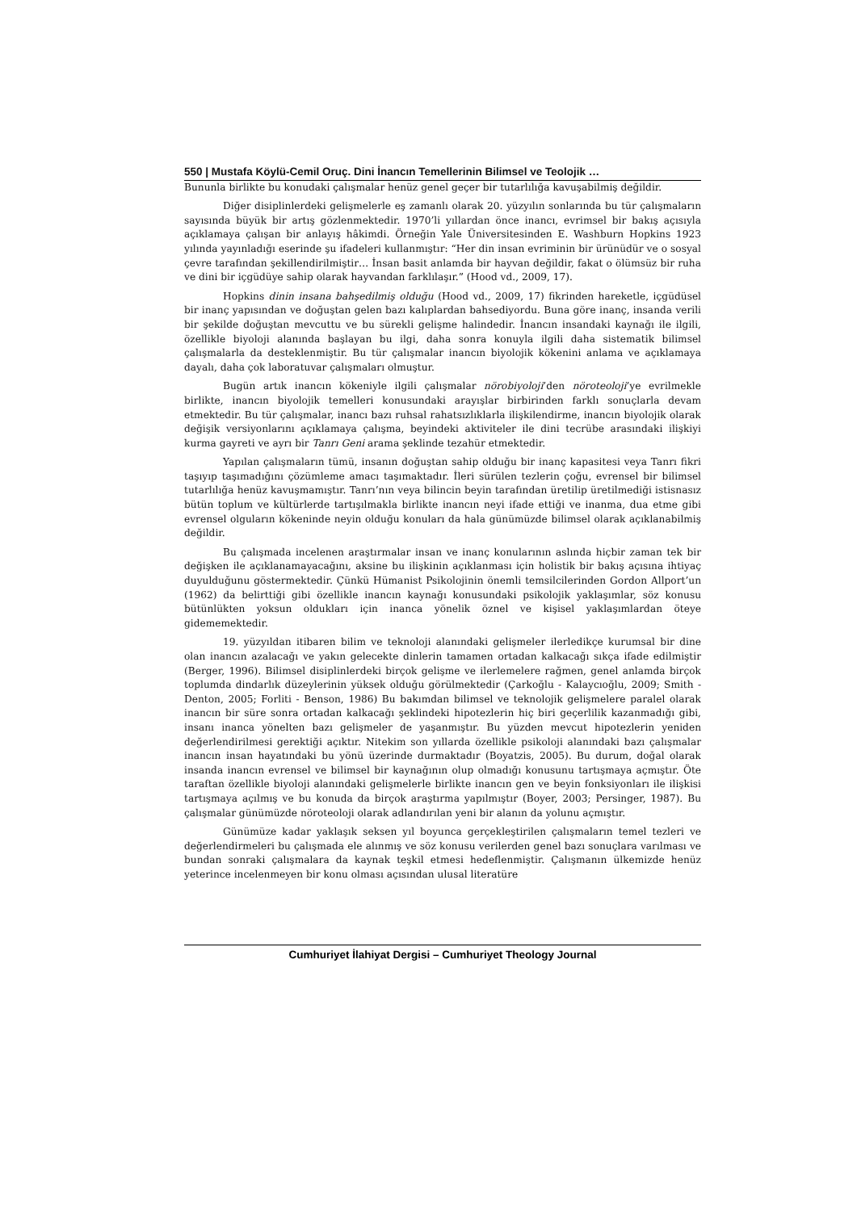550 | Mustafa Köylü-Cemil Oruç. Dini İnancın Temellerinin Bilimsel ve Teolojik …
Bununla birlikte bu konudaki çalışmalar henüz genel geçer bir tutarlılığa kavuşabilmiş değildir.
Diğer disiplinlerdeki gelişmelerle eş zamanlı olarak 20. yüzyılın sonlarında bu tür çalışmaların sayısında büyük bir artış gözlenmektedir. 1970’li yıllardan önce inancı, evrimsel bir bakış açısıyla açıklamaya çalışan bir anlayış hâkimdi. Örneğin Yale Üniversitesinden E. Washburn Hopkins 1923 yılında yayınladığı eserinde şu ifadeleri kullanmıştır: “Her din insan evriminin bir ürünüdür ve o sosyal çevre tarafından şekillendirilmiştir… İnsan basit anlamda bir hayvan değildir, fakat o ölümsüz bir ruha ve dini bir içgüdüye sahip olarak hayvandan farklılaşır.” (Hood vd., 2009, 17).
Hopkins dinin insana bahşedilmiş olduğu (Hood vd., 2009, 17) fikrinden hareketle, içgüdüsel bir inanç yapısından ve doğuştan gelen bazı kalıplardan bahsediyordu. Buna göre inanç, insanda verili bir şekilde doğuştan mevcuttu ve bu sürekli gelişme halindedir. İnancın insandaki kaynağı ile ilgili, özellikle biyoloji alanında başlayan bu ilgi, daha sonra konuyla ilgili daha sistematik bilimsel çalışmalarla da desteklenmiştir. Bu tür çalışmalar inancın biyolojik kökenini anlama ve açıklamaya dayalı, daha çok laboratuvar çalışmaları olmuştur.
Bugün artık inancın kökeniyle ilgili çalışmalar nörobiyoloji’den nöroteoloji’ye evrilmekle birlikte, inancın biyolojik temelleri konusundaki arayışlar birbirinden farklı sonuçlarla devam etmektedir. Bu tür çalışmalar, inancı bazı ruhsal rahatsızlıklarla ilişkilendirme, inancın biyolojik olarak değişik versiyonlarını açıklamaya çalışma, beyindeki aktiviteler ile dini tecrübe arasındaki ilişkiyi kurma gayreti ve ayrı bir Tanrı Geni arama şeklinde tezahür etmektedir.
Yapılan çalışmaların tümü, insanın doğuştan sahip olduğu bir inanç kapasitesi veya Tanrı fikri taşıyıp taşımadığını çözümleme amacı taşımaktadır. İleri sürülen tezlerin çoğu, evrensel bir bilimsel tutarlılığa henüz kavuşmamıştır. Tanrı’nın veya bilincin beyin tarafından üretilip üretilmediği istisnasız bütün toplum ve kültürlerde tartışılmakla birlikte inancın neyi ifade ettiği ve inanma, dua etme gibi evrensel olguların kökeninde neyin olduğu konuları da hala günümüzde bilimsel olarak açıklanabilmiş değildir.
Bu çalışmada incelenen araştırmalar insan ve inanç konularının aslında hiçbir zaman tek bir değişken ile açıklanamayacağını, aksine bu ilişkinin açıklanması için holistik bir bakış açısına ihtiyaç duyulduğunu göstermektedir. Çünkü Hümanist Psikolojinin önemli temsilcilerinden Gordon Allport’un (1962) da belirttiği gibi özellikle inancın kaynağı konusundaki psikolojik yaklaşımlar, söz konusu bütünlükten yoksun oldukları için inanca yönelik öznel ve kişisel yaklaşımlardan öteye gidememektedir.
19. yüzyıldan itibaren bilim ve teknoloji alanındaki gelişmeler ilerledikçe kurumsal bir dine olan inancın azalacağı ve yakın gelecekte dinlerin tamamen ortadan kalkacağı sıkça ifade edilmiştir (Berger, 1996). Bilimsel disiplinlerdeki birçok gelişme ve ilerlemelere rağmen, genel anlamda birçok toplumda dindarlık düzeylerinin yüksek olduğu görülmektedir (Çarkoğlu - Kalaycıoğlu, 2009; Smith - Denton, 2005; Forliti - Benson, 1986) Bu bakımdan bilimsel ve teknolojik gelişmelere paralel olarak inancın bir süre sonra ortadan kalkacağı şeklindeki hipotezlerin hiç biri geçerlilik kazanmadığı gibi, insanı inanca yönelten bazı gelişmeler de yaşanmıştır. Bu yüzden mevcut hipotezlerin yeniden değerlendirilmesi gerektiği açıktır. Nitekim son yıllarda özellikle psikoloji alanındaki bazı çalışmalar inancın insan hayatındaki bu yönü üzerinde durmaktadır (Boyatzis, 2005). Bu durum, doğal olarak insanda inancın evrensel ve bilimsel bir kaynağının olup olmadığı konusunu tartışmaya açmıştır. Öte taraftan özellikle biyoloji alanındaki gelişmelerle birlikte inancın gen ve beyin fonksiyonları ile ilişkisi tartışmaya açılmış ve bu konuda da birçok araştırma yapılmıştır (Boyer, 2003; Persinger, 1987). Bu çalışmalar günümüzde nöroteoloji olarak adlandırılan yeni bir alanın da yolunu açmıştır.
Günümüze kadar yaklaşık seksen yıl boyunca gerçekleştirilen çalışmaların temel tezleri ve değerlendirmeleri bu çalışmada ele alınmış ve söz konusu verilerden genel bazı sonuçlara varılması ve bundan sonraki çalışmalara da kaynak teşkil etmesi hedeflenmiştir. Çalışmanın ülkemizde henüz yeterince incelenmeyen bir konu olması açısından ulusal literatüre
Cumhuriyet İlahiyat Dergisi – Cumhuriyet Theology Journal